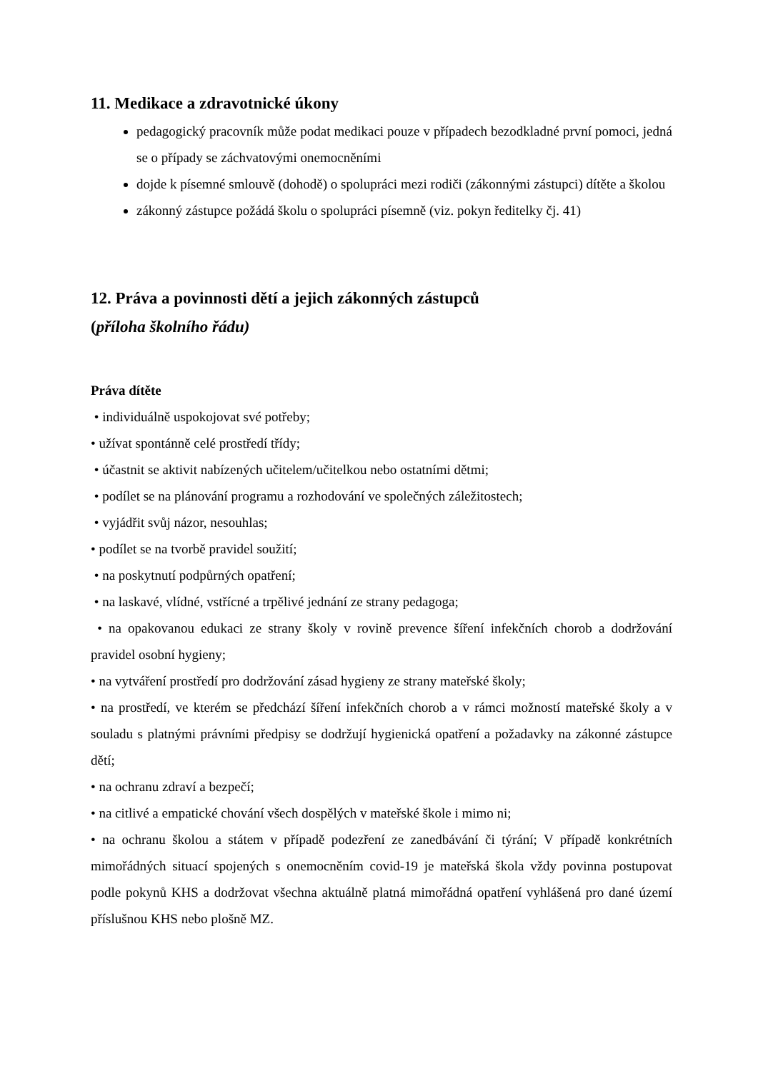11. Medikace a zdravotnické úkony
pedagogický pracovník může podat medikaci pouze v případech bezodkladné první pomoci, jedná se o případy se záchvatovými onemocněními
dojde k písemné smlouvě (dohodě) o spolupráci mezi rodiči (zákonnými zástupci) dítěte a školou
zákonný zástupce požádá školu o spolupráci písemně (viz. pokyn ředitelky čj. 41)
12. Práva a povinnosti dětí a jejich zákonných zástupců
(příloha školního řádu)
Práva dítěte
• individuálně uspokojovat své potřeby;
• užívat spontánně celé prostředí třídy;
• účastnit se aktivit nabízených učitelem/učitelkou nebo ostatními dětmi;
• podílet se na plánování programu a rozhodování ve společných záležitostech;
• vyjádřit svůj názor, nesouhlas;
• podílet se na tvorbě pravidel soužití;
• na poskytnutí podpůrných opatření;
• na laskavé, vlídné, vstřícné a trpělivé jednání ze strany pedagoga;
• na opakovanou edukaci ze strany školy v rovině prevence šíření infekčních chorob a dodržování pravidel osobní hygieny;
• na vytváření prostředí pro dodržování zásad hygieny ze strany mateřské školy;
• na prostředí, ve kterém se předchází šíření infekčních chorob a v rámci možností mateřské školy a v souladu s platnými právními předpisy se dodržují hygienická opatření a požadavky na zákonné zástupce dětí;
• na ochranu zdraví a bezpečí;
• na citlivé a empatické chování všech dospělých v mateřské škole i mimo ni;
• na ochranu školou a státem v případě podezření ze zanedbávání či týrání; V případě konkrétních mimořádných situací spojených s onemocněním covid-19 je mateřská škola vždy povinna postupovat podle pokynů KHS a dodržovat všechna aktuálně platná mimořádná opatření vyhlášená pro dané území příslušnou KHS nebo plošně MZ.